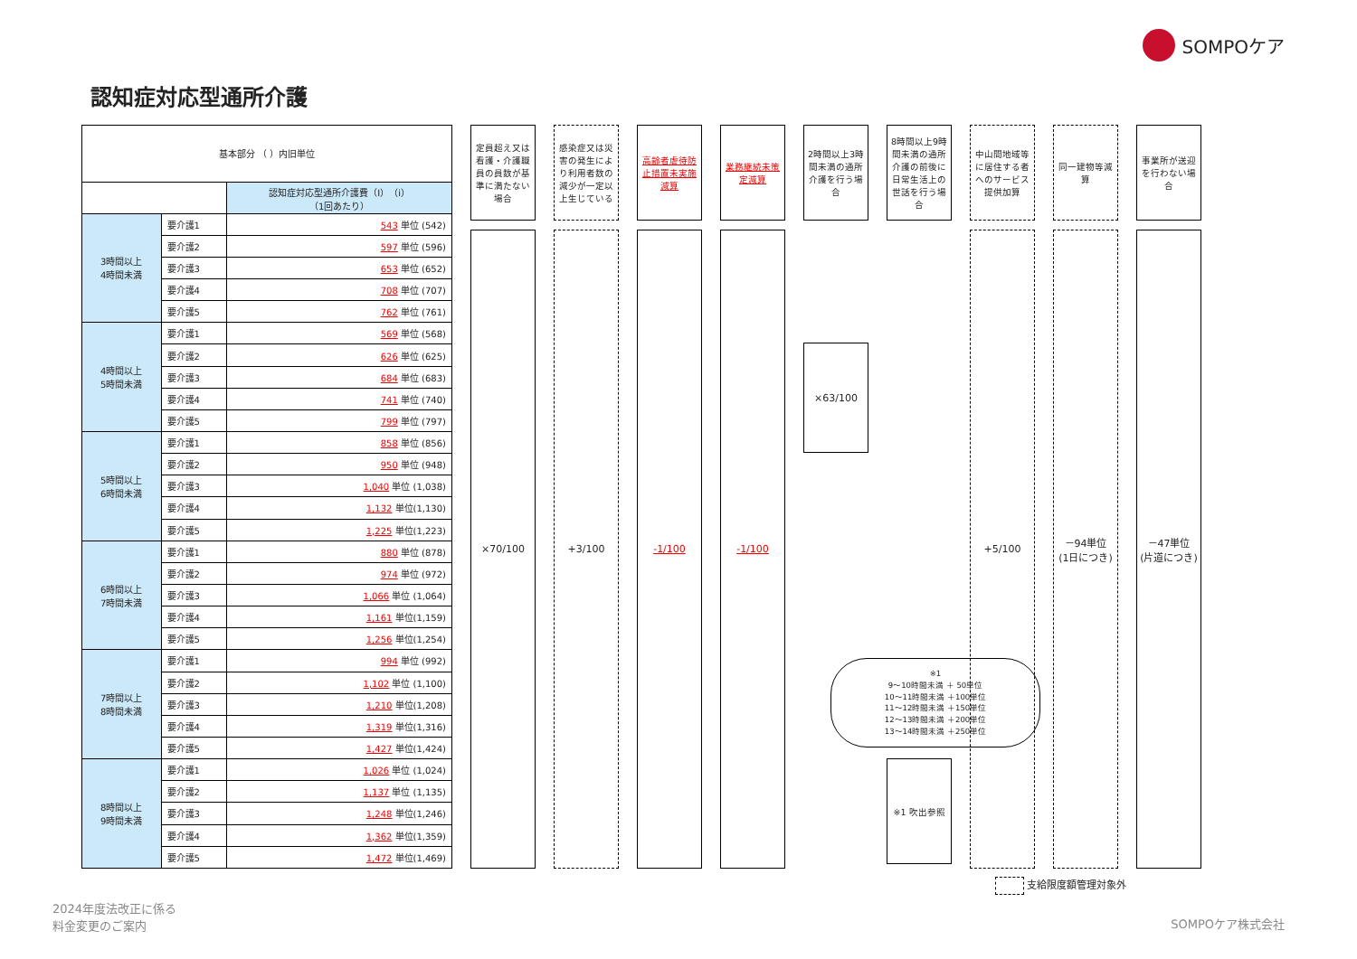SOMPOケア
認知症対応型通所介護
| 基本部分 （ ）内旧単位 | | |
| | | 認知症対応型通所介護費（I）（i） （1回あたり） |
| 3時間以上 4時間未満 | 要介護1 | 543 単位 (542) |
| | 要介護2 | 597 単位 (596) |
| | 要介護3 | 653 単位 (652) |
| | 要介護4 | 708 単位 (707) |
| | 要介護5 | 762 単位 (761) |
| 4時間以上 5時間未満 | 要介護1 | 569 単位 (568) |
| | 要介護2 | 626 単位 (625) |
| | 要介護3 | 684 単位 (683) |
| | 要介護4 | 741 単位 (740) |
| | 要介護5 | 799 単位 (797) |
| 5時間以上 6時間未満 | 要介護1 | 858 単位 (856) |
| | 要介護2 | 950 単位 (948) |
| | 要介護3 | 1,040 単位 (1,038) |
| | 要介護4 | 1,132 単位(1,130) |
| | 要介護5 | 1,225 単位(1,223) |
| 6時間以上 7時間未満 | 要介護1 | 880 単位 (878) |
| | 要介護2 | 974 単位 (972) |
| | 要介護3 | 1,066 単位 (1,064) |
| | 要介護4 | 1,161 単位(1,159) |
| | 要介護5 | 1,256 単位(1,254) |
| 7時間以上 8時間未満 | 要介護1 | 994 単位 (992) |
| | 要介護2 | 1,102 単位 (1,100) |
| | 要介護3 | 1,210 単位(1,208) |
| | 要介護4 | 1,319 単位(1,316) |
| | 要介護5 | 1,427 単位(1,424) |
| 8時間以上 9時間未満 | 要介護1 | 1,026 単位 (1,024) |
| | 要介護2 | 1,137 単位 (1,135) |
| | 要介護3 | 1,248 単位(1,246) |
| | 要介護4 | 1,362 単位(1,359) |
| | 要介護5 | 1,472 単位(1,469) |
定員超え又は看護・介護職員の員数が基準に満たない場合
×70/100
感染症又は災害の発生により利用者数の減少が一定以上生じている
+3/100
高齢者虐待防止措置未実施減算
-1/100
業務継続未策定減算
-1/100
2時間以上3時間未満の通所介護を行う場合
×63/100
8時間以上9時間未満の通所介護の前後に日常生活上の世話を行う場合
※1 吹出参照
中山間地域等に居住する者へのサービス提供加算
+5/100
同一建物等減算
－94単位
(1日につき)
事業所が送迎を行わない場合
－47単位
(片道につき)
※1
9～10時間未満 ＋ 50単位
10～11時間未満 ＋100単位
11～12時間未満 ＋150単位
12～13時間未満 ＋200単位
13～14時間未満 ＋250単位
支給限度額管理対象外
2024年度法改正に係る
料金変更のご案内
SOMPOケア株式会社